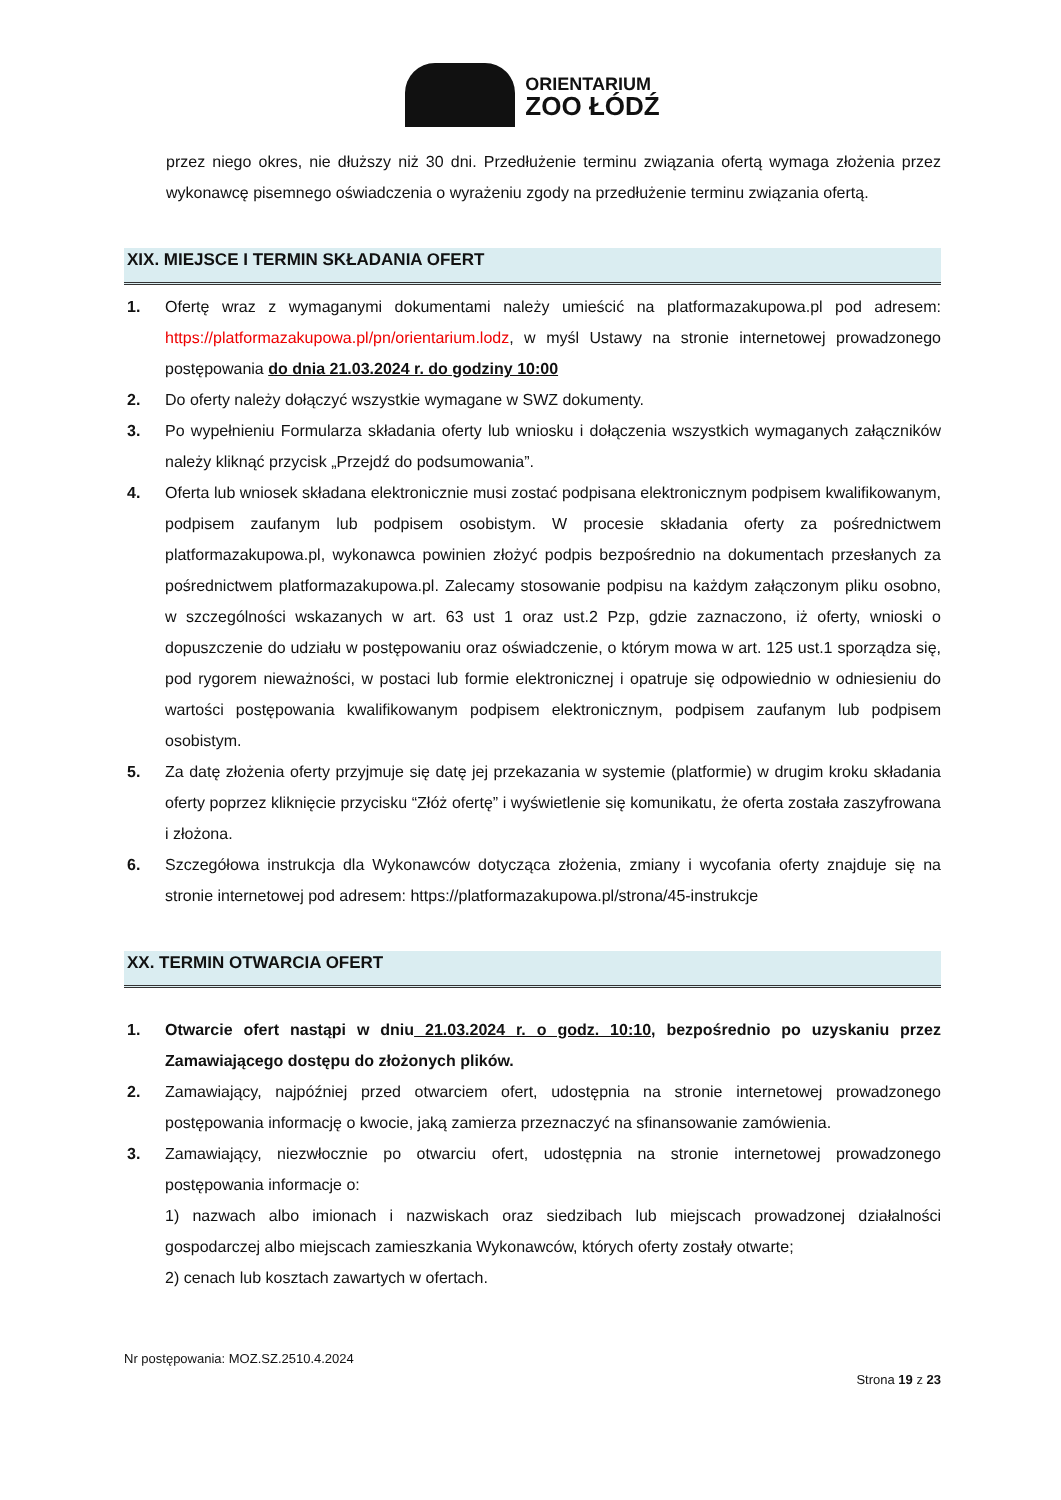ORIENTARIUM
ZOO ŁÓDŹ
przez niego okres, nie dłuższy niż 30 dni. Przedłużenie terminu związania ofertą wymaga złożenia przez wykonawcę pisemnego oświadczenia o wyrażeniu zgody na przedłużenie terminu związania ofertą.
XIX. MIEJSCE I TERMIN SKŁADANIA OFERT
1. Ofertę wraz z wymaganymi dokumentami należy umieścić na platformazakupowa.pl pod adresem: https://platformazakupowa.pl/pn/orientarium.lodz, w myśl Ustawy na stronie internetowej prowadzonego postępowania do dnia 21.03.2024 r. do godziny 10:00
2. Do oferty należy dołączyć wszystkie wymagane w SWZ dokumenty.
3. Po wypełnieniu Formularza składania oferty lub wniosku i dołączenia wszystkich wymaganych załączników należy kliknąć przycisk „Przejdź do podsumowania”.
4. Oferta lub wniosek składana elektronicznie musi zostać podpisana elektronicznym podpisem kwalifikowanym, podpisem zaufanym lub podpisem osobistym. W procesie składania oferty za pośrednictwem platformazakupowa.pl, wykonawca powinien złożyć podpis bezpośrednio na dokumentach przesłanych za pośrednictwem platformazakupowa.pl. Zalecamy stosowanie podpisu na każdym załączonym pliku osobno, w szczególności wskazanych w art. 63 ust 1 oraz ust.2 Pzp, gdzie zaznaczono, iż oferty, wnioski o dopuszczenie do udziału w postępowaniu oraz oświadczenie, o którym mowa w art. 125 ust.1 sporządza się, pod rygorem nieważności, w postaci lub formie elektronicznej i opatruje się odpowiednio w odniesieniu do wartości postępowania kwalifikowanym podpisem elektronicznym, podpisem zaufanym lub podpisem osobistym.
5. Za datę złożenia oferty przyjmuje się datę jej przekazania w systemie (platformie) w drugim kroku składania oferty poprzez kliknięcie przycisku “Złóż ofertę” i wyświetlenie się komunikatu, że oferta została zaszyfrowana i złożona.
6. Szczegółowa instrukcja dla Wykonawców dotycząca złożenia, zmiany i wycofania oferty znajduje się na stronie internetowej pod adresem: https://platformazakupowa.pl/strona/45-instrukcje
XX. TERMIN OTWARCIA OFERT
1. Otwarcie ofert nastąpi w dniu 21.03.2024 r. o godz. 10:10, bezpośrednio po uzyskaniu przez Zamawiającego dostępu do złożonych plików.
2. Zamawiający, najpóźniej przed otwarciem ofert, udostępnia na stronie internetowej prowadzonego postępowania informację o kwocie, jaką zamierza przeznaczyć na sfinansowanie zamówienia.
3. Zamawiający, niezwłocznie po otwarciu ofert, udostępnia na stronie internetowej prowadzonego postępowania informacje o:
1) nazwach albo imionach i nazwiskach oraz siedzibach lub miejscach prowadzonej działalności gospodarczej albo miejscach zamieszkania Wykonawców, których oferty zostały otwarte;
2) cenach lub kosztach zawartych w ofertach.
Nr postępowania: MOZ.SZ.2510.4.2024
Strona 19 z 23